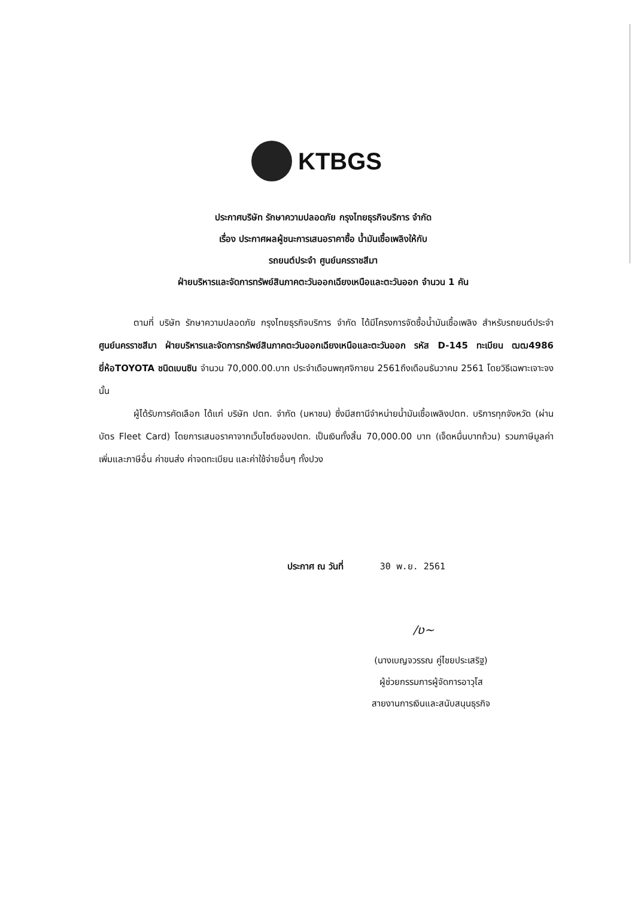KTBGS
ประกาศบริษัท รักษาความปลอดภัย กรุงไทยธุรกิจบริการ จำกัด
เรื่อง ประกาศผลผู้ชนะการเสนอราคาซื้อ น้ำมันเชื้อเพลิงให้กับ
รถยนต์ประจำ ศูนย์นครราชสีมา
ฝ่ายบริหารและจัดการทรัพย์สินภาคตะวันออกเฉียงเหนือและตะวันออก จำนวน 1 คัน
ตามที่ บริษัท รักษาความปลอดภัย กรุงไทยธุรกิจบริการ จำกัด ได้มีโครงการจัดซื้อน้ำมันเชื้อเพลิง สำหรับรถยนต์ประจำ ศูนย์นครราชสีมา ฝ่ายบริหารและจัดการทรัพย์สินภาคตะวันออกเฉียงเหนือและตะวันออก รหัส D-145 ทะเบียน ฒฒ4986 ยี่ห้อTOYOTA ชนิดเบนซิน จำนวน 70,000.00.บาท ประจำเดือนพฤศจิกายน 2561ถึงเดือนธันวาคม 2561 โดยวิธีเฉพาะเจาะจง นั้น
ผู้ได้รับการคัดเลือก ได้แก่ บริษัท ปตท. จำกัด (มหาชน) ซึ่งมีสถานีจำหน่ายน้ำมันเชื้อเพลิงปตท. บริการทุกจังหวัด (ผ่านบัตร Fleet Card) โดยการเสนอราคาจากเว็บไซต์ของปตท. เป็นเงินทั้งสิ้น 70,000.00 บาท (เจ็ดหมื่นบาทถ้วน) รวมภาษีมูลค่าเพิ่มและภาษีอื่น ค่าขนส่ง ค่าจดทะเบียน และค่าใช้จ่ายอื่นๆ ทั้งปวง
ประกาศ ณ วันที่ 30 พ.ย. 2561
/ʋ~
(นางเบญจวรรณ คู่ไชยประเสริฐ)
ผู้ช่วยกรรมการผู้จัดการอาวุโส
สายงานการเงินและสนับสนุนธุรกิจ